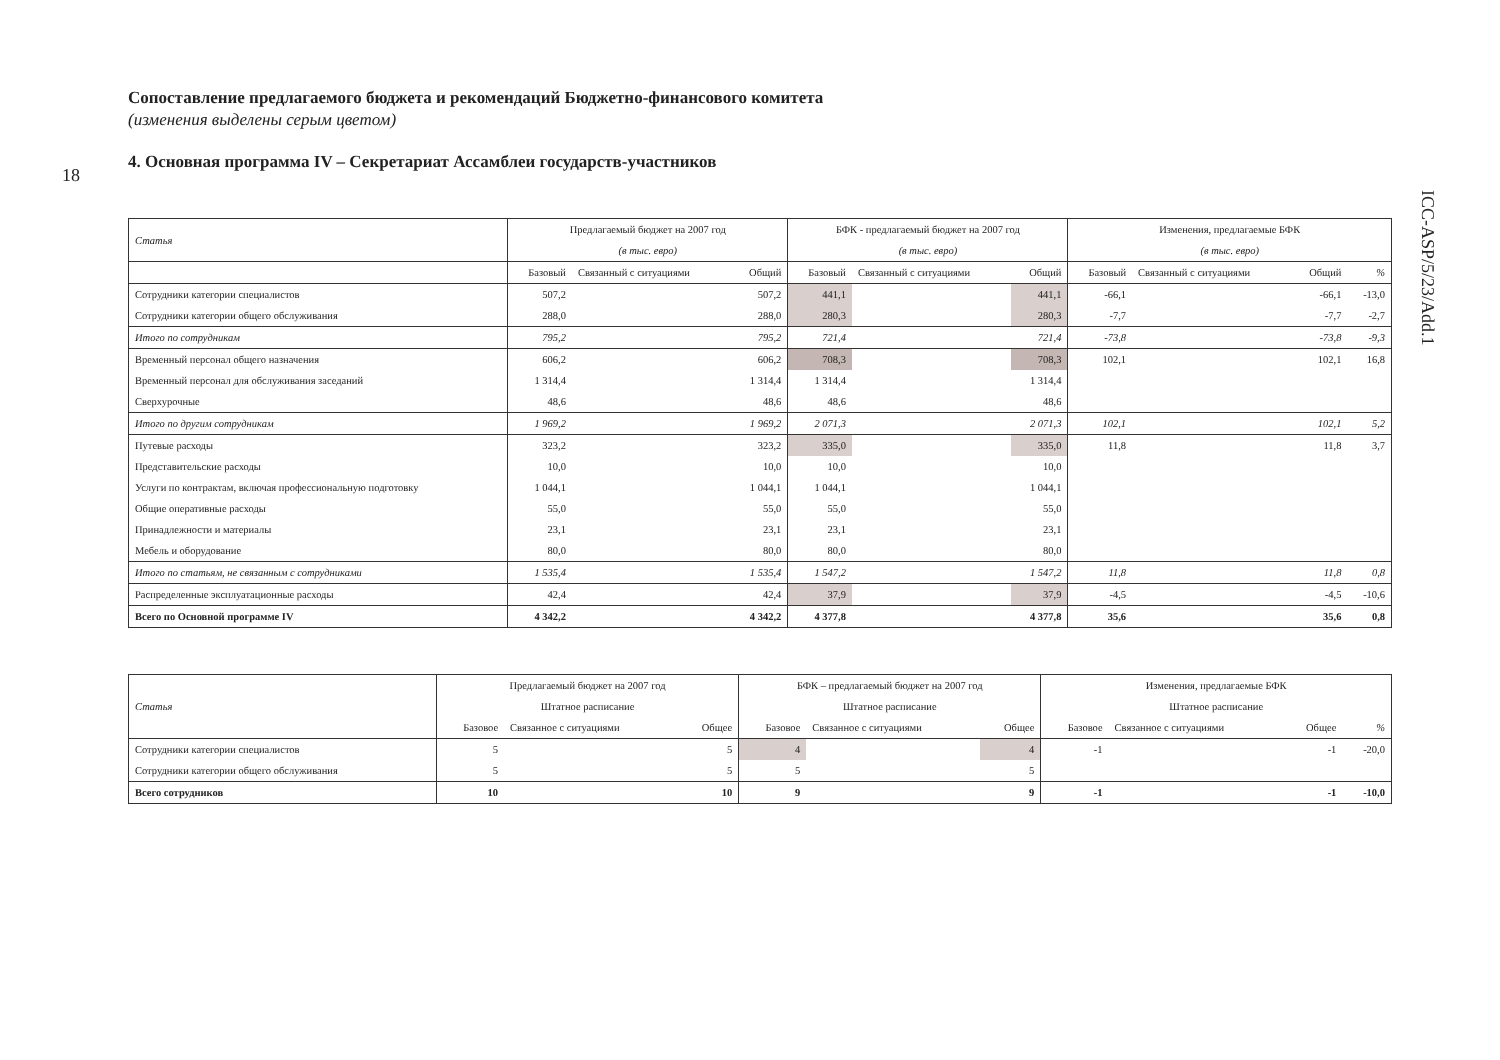18
ICC-ASP/5/23/Add.1
Сопоставление предлагаемого бюджета и рекомендаций Бюджетно-финансового комитета
(изменения выделены серым цветом)
4. Основная программа IV – Секретариат Ассамблеи государств-участников
| Статья | Предлагаемый бюджет на 2007 год | | | БФК - предлагаемый бюджет на 2007 год | | | Изменения, предлагаемые БФК | | | |
| --- | --- | --- | --- | --- | --- | --- | --- | --- | --- | --- |
| | (в тыс. евро) | | | (в тыс. евро) | | | (в тыс. евро) | | | |
| | Базовый | Связанный с ситуациями | Общий | Базовый | Связанный с ситуациями | Общий | Базовый | Связанный с ситуациями | Общий | % |
| Сотрудники категории специалистов | 507,2 | | 507,2 | 441,1 | | 441,1 | -66,1 | | -66,1 | -13,0 |
| Сотрудники категории общего обслуживания | 288,0 | | 288,0 | 280,3 | | 280,3 | -7,7 | | -7,7 | -2,7 |
| Итого по сотрудникам | 795,2 | | 795,2 | 721,4 | | 721,4 | -73,8 | | -73,8 | -9,3 |
| Временный персонал общего назначения | 606,2 | | 606,2 | 708,3 | | 708,3 | 102,1 | | 102,1 | 16,8 |
| Временный персонал для обслуживания заседаний | 1 314,4 | | 1 314,4 | 1 314,4 | | 1 314,4 | | | | |
| Сверхурочные | 48,6 | | 48,6 | 48,6 | | 48,6 | | | | |
| Итого по другим сотрудникам | 1 969,2 | | 1 969,2 | 2 071,3 | | 2 071,3 | 102,1 | | 102,1 | 5,2 |
| Путевые расходы | 323,2 | | 323,2 | 335,0 | | 335,0 | 11,8 | | 11,8 | 3,7 |
| Представительские расходы | 10,0 | | 10,0 | 10,0 | | 10,0 | | | | |
| Услуги по контрактам, включая профессиональную подготовку | 1 044,1 | | 1 044,1 | 1 044,1 | | 1 044,1 | | | | |
| Общие оперативные расходы | 55,0 | | 55,0 | 55,0 | | 55,0 | | | | |
| Принадлежности и материалы | 23,1 | | 23,1 | 23,1 | | 23,1 | | | | |
| Мебель и оборудование | 80,0 | | 80,0 | 80,0 | | 80,0 | | | | |
| Итого по статьям, не связанным с сотрудниками | 1 535,4 | | 1 535,4 | 1 547,2 | | 1 547,2 | 11,8 | | 11,8 | 0,8 |
| Распределенные эксплуатационные расходы | 42,4 | | 42,4 | 37,9 | | 37,9 | -4,5 | | -4,5 | -10,6 |
| Всего по Основной программе IV | 4 342,2 | | 4 342,2 | 4 377,8 | | 4 377,8 | 35,6 | | 35,6 | 0,8 |
| Статья | Предлагаемый бюджет на 2007 год | | | БФК – предлагаемый бюджет на 2007 год | | | Изменения, предлагаемые БФК | | | |
| --- | --- | --- | --- | --- | --- | --- | --- | --- | --- | --- |
| | Штатное расписание | | | Штатное расписание | | | Штатное расписание | | | |
| | Базовое | Связанное с ситуациями | Общее | Базовое | Связанное с ситуациями | Общее | Базовое | Связанное с ситуациями | Общее | % |
| Сотрудники категории специалистов | 5 | | 5 | 4 | | 4 | -1 | | -1 | -20,0 |
| Сотрудники категории общего обслуживания | 5 | | 5 | 5 | | 5 | | | | |
| Всего сотрудников | 10 | | 10 | 9 | | 9 | -1 | | -1 | -10,0 |